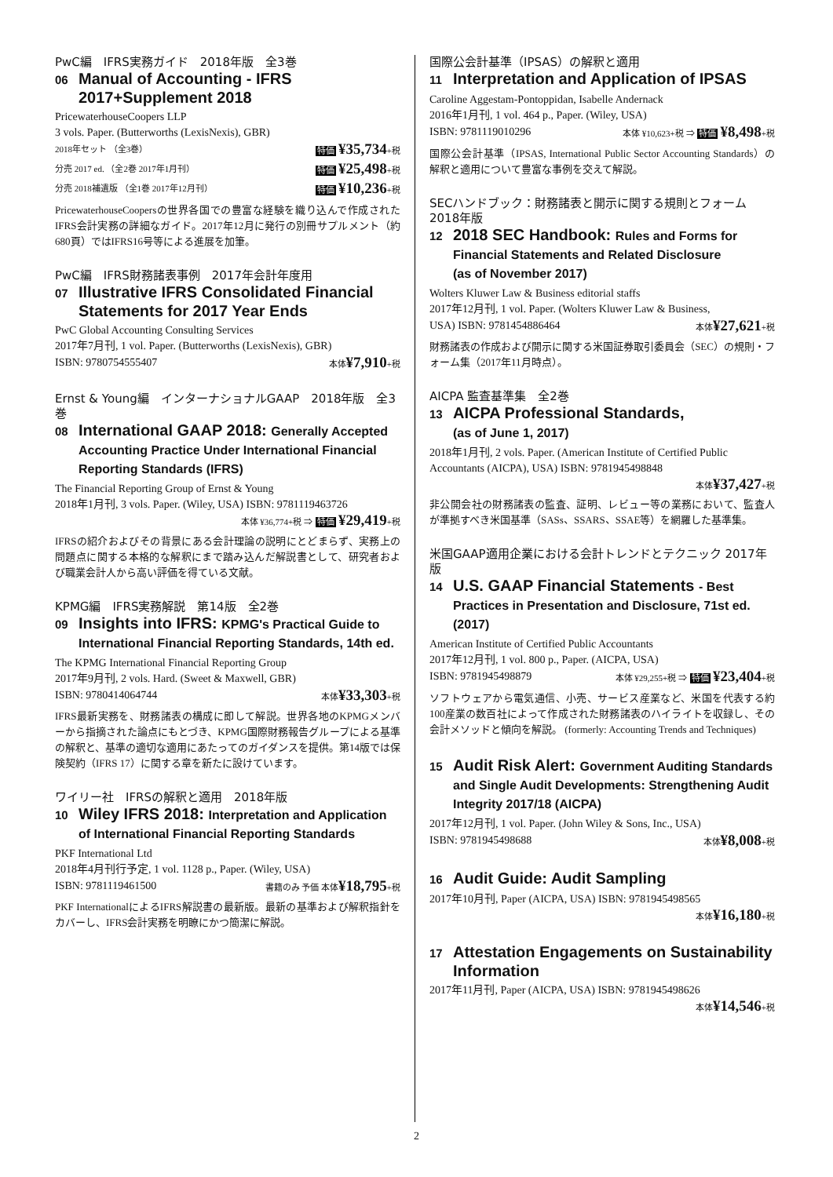PwC編　IFRS実務ガイド　2018年版　全3巻
06 Manual of Accounting - IFRS 2017+Supplement 2018
PricewaterhouseCoopers LLP
3 vols. Paper. (Butterworths (LexisNexis), GBR)
2018年セット （全3巻） 特価 ¥35,734+税
分売 2017 ed. （全2巻 2017年1月刊） 特価 ¥25,498+税
分売 2018補遺版 （全1巻 2017年12月刊） 特価 ¥10,236+税
PricewaterhouseCoopersの世界各国での豊富な経験を織り込んで作成されたIFRS会計実務の詳細なガイド。2017年12月に発行の別冊サプルメント（約680頁）ではIFRS16号等による進展を加筆。
PwC編　IFRS財務諸表事例　2017年会計年度用
07 Illustrative IFRS Consolidated Financial Statements for 2017 Year Ends
PwC Global Accounting Consulting Services
2017年7月刊, 1 vol. Paper. (Butterworths (LexisNexis), GBR)
ISBN: 9780754555407 本体¥7,910+税
Ernst & Young編　インターナショナルGAAP　2018年版　全3巻
08 International GAAP 2018: Generally Accepted Accounting Practice Under International Financial Reporting Standards (IFRS)
The Financial Reporting Group of Ernst & Young
2018年1月刊, 3 vols. Paper. (Wiley, USA) ISBN: 9781119463726
本体 ¥36,774+税 ⇒ 特価 ¥29,419+税
IFRSの紹介およびその背景にある会計理論の説明にとどまらず、実務上の問題点に関する本格的な解釈にまで踏み込んだ解説書として、研究者および職業会計人から高い評価を得ている文献。
KPMG編　IFRS実務解説　第14版　全2巻
09 Insights into IFRS: KPMG's Practical Guide to International Financial Reporting Standards, 14th ed.
The KPMG International Financial Reporting Group
2017年9月刊, 2 vols. Hard. (Sweet & Maxwell, GBR)
ISBN: 9780414064744 本体¥33,303+税
IFRS最新実務を、財務諸表の構成に即して解説。世界各地のKPMGメンバーから指摘された論点にもとづき、KPMG国際財務報告グループによる基準の解釈と、基準の適切な適用にあたってのガイダンスを提供。第14版では保険契約（IFRS 17）に関する章を新たに設けています。
ワイリー社　IFRSの解釈と適用　2018年版
10 Wiley IFRS 2018: Interpretation and Application of International Financial Reporting Standards
PKF International Ltd
2018年4月刊行予定, 1 vol. 1128 p., Paper. (Wiley, USA)
ISBN: 9781119461500 書籍のみ 予価 本体¥18,795+税
PKF InternationalによるIFRS解説書の最新版。最新の基準および解釈指針をカバーし、IFRS会計実務を明瞭にかつ簡潔に解説。
国際公会計基準（IPSAS）の解釈と適用
11 Interpretation and Application of IPSAS
Caroline Aggestam-Pontoppidan, Isabelle Andernack
2016年1月刊, 1 vol. 464 p., Paper. (Wiley, USA)
ISBN: 9781119010296 本体 ¥10,623+税 ⇒ 特価 ¥8,498+税
国際公会計基準（IPSAS, International Public Sector Accounting Standards）の解釈と適用について豊富な事例を交えて解説。
SECハンドブック：財務諸表と開示に関する規則とフォーム 2018年版
12 2018 SEC Handbook: Rules and Forms for Financial Statements and Related Disclosure
(as of November 2017)
Wolters Kluwer Law & Business editorial staffs
2017年12月刊, 1 vol. Paper. (Wolters Kluwer Law & Business,
USA) ISBN: 9781454886464 本体¥27,621+税
財務諸表の作成および開示に関する米国証券取引委員会（SEC）の規則・フォーム集（2017年11月時点）。
AICPA 監査基準集　全2巻
13 AICPA Professional Standards,
(as of June 1, 2017)
2018年1月刊, 2 vols. Paper. (American Institute of Certified Public Accountants (AICPA), USA) ISBN: 9781945498848
本体¥37,427+税
非公開会社の財務諸表の監査、証明、レビュー等の業務において、監査人が準拠すべき米国基準（SASs、SSARS、SSAE等）を網羅した基準集。
米国GAAP適用企業における会計トレンドとテクニック 2017年版
14 U.S. GAAP Financial Statements - Best Practices in Presentation and Disclosure, 71st ed. (2017)
American Institute of Certified Public Accountants
2017年12月刊, 1 vol. 800 p., Paper. (AICPA, USA)
ISBN: 9781945498879 本体 ¥29,255+税 ⇒ 特価 ¥23,404+税
ソフトウェアから電気通信、小売、サービス産業など、米国を代表する約100産業の数百社によって作成された財務諸表のハイライトを収録し、その会計メソッドと傾向を解説。 (formerly: Accounting Trends and Techniques)
15 Audit Risk Alert: Government Auditing Standards and Single Audit Developments: Strengthening Audit Integrity 2017/18 (AICPA)
2017年12月刊, 1 vol. Paper. (John Wiley & Sons, Inc., USA)
ISBN: 9781945498688 本体¥8,008+税
16 Audit Guide: Audit Sampling
2017年10月刊, Paper (AICPA, USA) ISBN: 9781945498565
本体¥16,180+税
17 Attestation Engagements on Sustainability Information
2017年11月刊, Paper (AICPA, USA) ISBN: 9781945498626
本体¥14,546+税
2